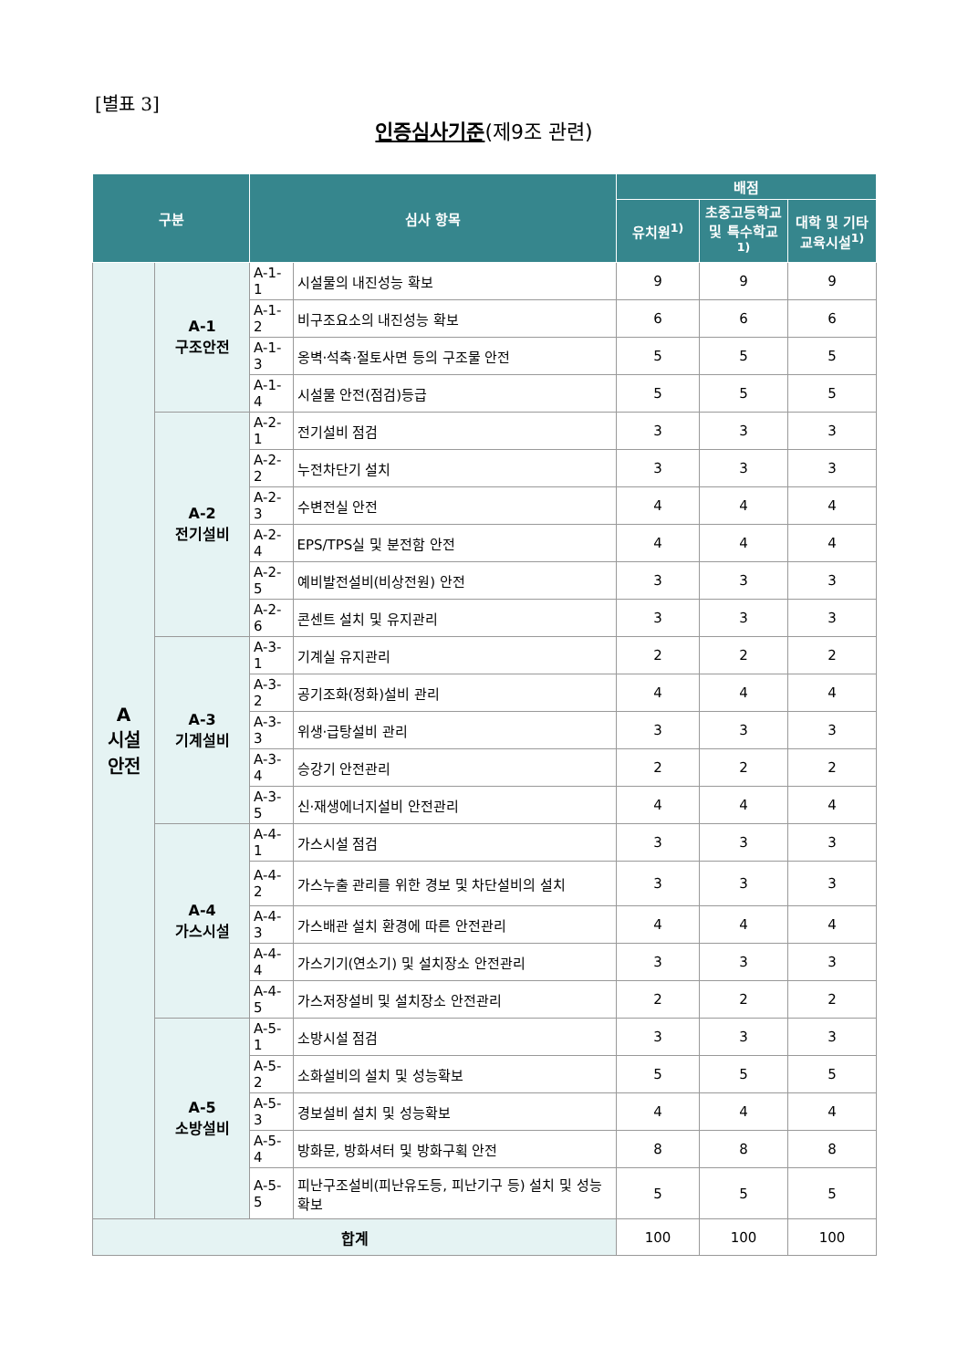[별표 3]
인증심사기준(제9조 관련)
| 구분 | | 심사 항목 | | 배점 | | |
| --- | --- | --- | --- | --- | --- | --- |
| | | | | 유치원<sup>1)</sup> | 초중고등학교 및 특수학교<sup>1)</sup> | 대학 및 기타 교육시설<sup>1)</sup> |
| A 시설 안전 | A-1 구조안전 | A-1-1 | 시설물의 내진성능 확보 | 9 | 9 | 9 |
| | | A-1-2 | 비구조요소의 내진성능 확보 | 6 | 6 | 6 |
| | | A-1-3 | 옹벽·석축·절토사면 등의 구조물 안전 | 5 | 5 | 5 |
| | | A-1-4 | 시설물 안전(점검)등급 | 5 | 5 | 5 |
| | A-2 전기설비 | A-2-1 | 전기설비 점검 | 3 | 3 | 3 |
| | | A-2-2 | 누전차단기 설치 | 3 | 3 | 3 |
| | | A-2-3 | 수변전실 안전 | 4 | 4 | 4 |
| | | A-2-4 | EPS/TPS실 및 분전함 안전 | 4 | 4 | 4 |
| | | A-2-5 | 예비발전설비(비상전원) 안전 | 3 | 3 | 3 |
| | | A-2-6 | 콘센트 설치 및 유지관리 | 3 | 3 | 3 |
| | A-3 기계설비 | A-3-1 | 기계실 유지관리 | 2 | 2 | 2 |
| | | A-3-2 | 공기조화(정화)설비 관리 | 4 | 4 | 4 |
| | | A-3-3 | 위생·급탕설비 관리 | 3 | 3 | 3 |
| | | A-3-4 | 승강기 안전관리 | 2 | 2 | 2 |
| | | A-3-5 | 신·재생에너지설비 안전관리 | 4 | 4 | 4 |
| | A-4 가스시설 | A-4-1 | 가스시설 점검 | 3 | 3 | 3 |
| | | A-4-2 | 가스누출 관리를 위한 경보 및 차단설비의 설치 | 3 | 3 | 3 |
| | | A-4-3 | 가스배관 설치 환경에 따른 안전관리 | 4 | 4 | 4 |
| | | A-4-4 | 가스기기(연소기) 및 설치장소 안전관리 | 3 | 3 | 3 |
| | | A-4-5 | 가스저장설비 및 설치장소 안전관리 | 2 | 2 | 2 |
| | A-5 소방설비 | A-5-1 | 소방시설 점검 | 3 | 3 | 3 |
| | | A-5-2 | 소화설비의 설치 및 성능확보 | 5 | 5 | 5 |
| | | A-5-3 | 경보설비 설치 및 성능확보 | 4 | 4 | 4 |
| | | A-5-4 | 방화문, 방화셔터 및 방화구획 안전 | 8 | 8 | 8 |
| | | A-5-5 | 피난구조설비(피난유도등, 피난기구 등) 설치 및 성능확보 | 5 | 5 | 5 |
| 합계 | | | | 100 | 100 | 100 |